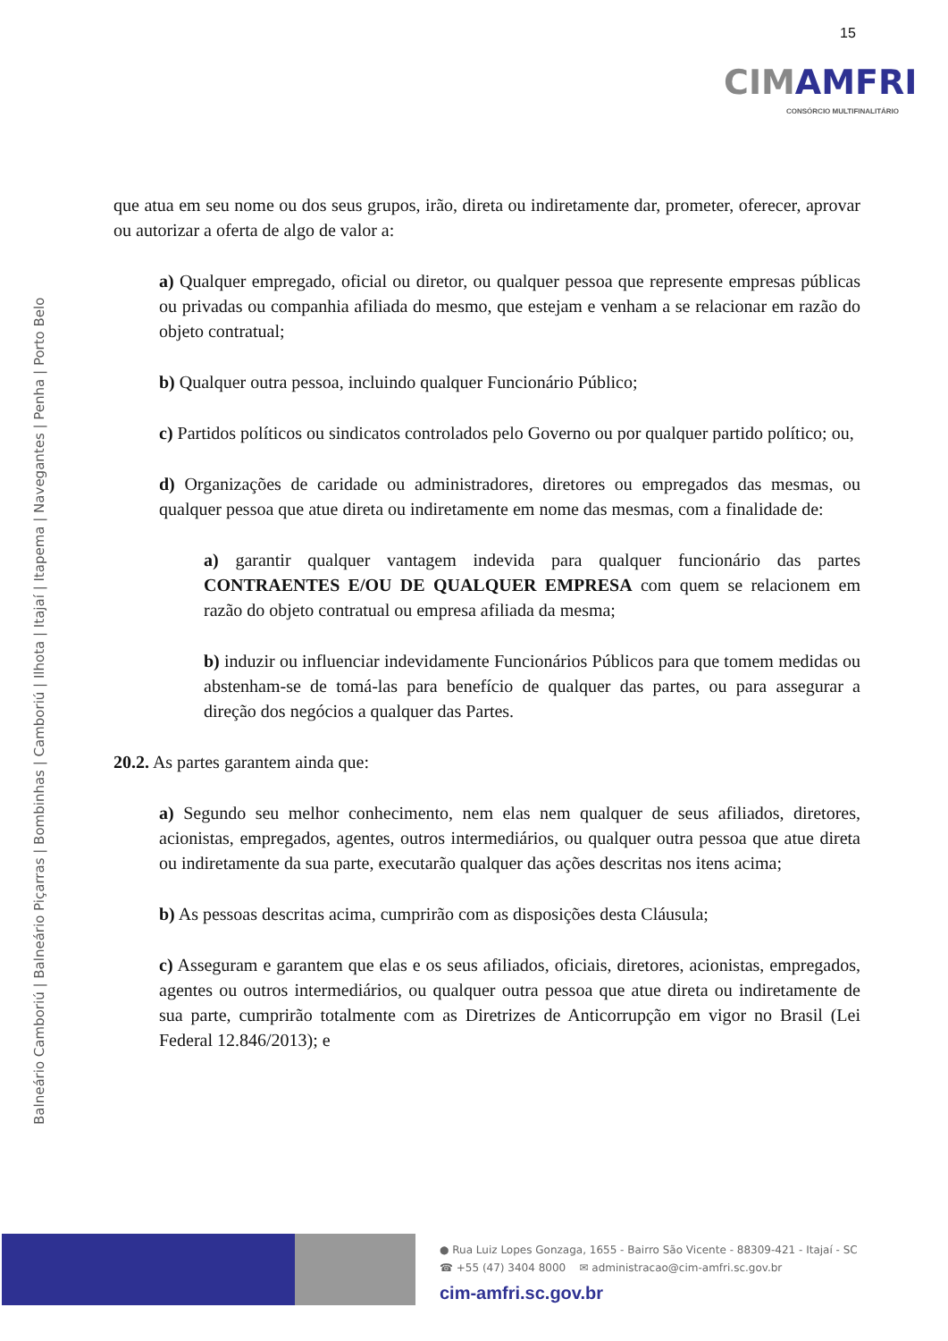15
CIMAMFRI
CONSÓRCIO MULTIFINALITÁRIO
Balneário Camboriú | Balneário Piçarras | Bombinhas | Camboriú | Ilhota | Itajaí | Itapema | Navegantes | Penha | Porto Belo
que atua em seu nome ou dos seus grupos, irão, direta ou indiretamente dar, prometer, oferecer, aprovar ou autorizar a oferta de algo de valor a:
a) Qualquer empregado, oficial ou diretor, ou qualquer pessoa que represente empresas públicas ou privadas ou companhia afiliada do mesmo, que estejam e venham a se relacionar em razão do objeto contratual;
b) Qualquer outra pessoa, incluindo qualquer Funcionário Público;
c) Partidos políticos ou sindicatos controlados pelo Governo ou por qualquer partido político; ou,
d) Organizações de caridade ou administradores, diretores ou empregados das mesmas, ou qualquer pessoa que atue direta ou indiretamente em nome das mesmas, com a finalidade de:
a) garantir qualquer vantagem indevida para qualquer funcionário das partes CONTRAENTES E/OU DE QUALQUER EMPRESA com quem se relacionem em razão do objeto contratual ou empresa afiliada da mesma;
b) induzir ou influenciar indevidamente Funcionários Públicos para que tomem medidas ou abstenham-se de tomá-las para benefício de qualquer das partes, ou para assegurar a direção dos negócios a qualquer das Partes.
20.2. As partes garantem ainda que:
a) Segundo seu melhor conhecimento, nem elas nem qualquer de seus afiliados, diretores, acionistas, empregados, agentes, outros intermediários, ou qualquer outra pessoa que atue direta ou indiretamente da sua parte, executarão qualquer das ações descritas nos itens acima;
b) As pessoas descritas acima, cumprirão com as disposições desta Cláusula;
c) Asseguram e garantem que elas e os seus afiliados, oficiais, diretores, acionistas, empregados, agentes ou outros intermediários, ou qualquer outra pessoa que atue direta ou indiretamente de sua parte, cumprirão totalmente com as Diretrizes de Anticorrupção em vigor no Brasil (Lei Federal 12.846/2013); e
● Rua Luiz Lopes Gonzaga, 1655 - Bairro São Vicente - 88309-421 - Itajaí - SC
☎ +55 (47) 3404 8000 ✉ administracao@cim-amfri.sc.gov.br
cim-amfri.sc.gov.br